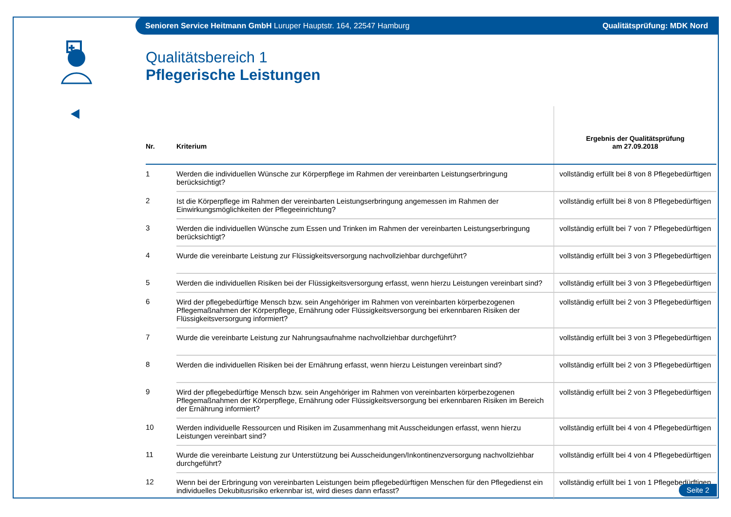Senioren Service Heitmann GmbH Luruper Hauptstr. 164, 22547 Hamburg Qualitätsprüfung: MDK Nord
Qualitätsbereich 1
Pflegerische Leistungen
| Nr. | Kriterium | Ergebnis der Qualitätsprüfung am 27.09.2018 |
| --- | --- | --- |
| 1 | Werden die individuellen Wünsche zur Körperpflege im Rahmen der vereinbarten Leistungserbringung berücksichtigt? | vollständig erfüllt bei 8 von 8 Pflegebedürftigen |
| 2 | Ist die Körperpflege im Rahmen der vereinbarten Leistungserbringung angemessen im Rahmen der Einwirkungsmöglichkeiten der Pflegeeinrichtung? | vollständig erfüllt bei 8 von 8 Pflegebedürftigen |
| 3 | Werden die individuellen Wünsche zum Essen und Trinken im Rahmen der vereinbarten Leistungserbringung berücksichtigt? | vollständig erfüllt bei 7 von 7 Pflegebedürftigen |
| 4 | Wurde die vereinbarte Leistung zur Flüssigkeitsversorgung nachvollziehbar durchgeführt? | vollständig erfüllt bei 3 von 3 Pflegebedürftigen |
| 5 | Werden die individuellen Risiken bei der Flüssigkeitsversorgung erfasst, wenn hierzu Leistungen vereinbart sind? | vollständig erfüllt bei 3 von 3 Pflegebedürftigen |
| 6 | Wird der pflegebedürftige Mensch bzw. sein Angehöriger im Rahmen von vereinbarten körperbezogenen Pflegemaßnahmen der Körperpflege, Ernährung oder Flüssigkeitsversorgung bei erkennbaren Risiken der Flüssigkeitsversorgung informiert? | vollständig erfüllt bei 2 von 3 Pflegebedürftigen |
| 7 | Wurde die vereinbarte Leistung zur Nahrungsaufnahme nachvollziehbar durchgeführt? | vollständig erfüllt bei 3 von 3 Pflegebedürftigen |
| 8 | Werden die individuellen Risiken bei der Ernährung erfasst, wenn hierzu Leistungen vereinbart sind? | vollständig erfüllt bei 2 von 3 Pflegebedürftigen |
| 9 | Wird der pflegebedürftige Mensch bzw. sein Angehöriger im Rahmen von vereinbarten körperbezogenen Pflegemaßnahmen der Körperpflege, Ernährung oder Flüssigkeitsversorgung bei erkennbaren Risiken im Bereich der Ernährung informiert? | vollständig erfüllt bei 2 von 3 Pflegebedürftigen |
| 10 | Werden individuelle Ressourcen und Risiken im Zusammenhang mit Ausscheidungen erfasst, wenn hierzu Leistungen vereinbart sind? | vollständig erfüllt bei 4 von 4 Pflegebedürftigen |
| 11 | Wurde die vereinbarte Leistung zur Unterstützung bei Ausscheidungen/Inkontinenzversorgung nachvollziehbar durchgeführt? | vollständig erfüllt bei 4 von 4 Pflegebedürftigen |
| 12 | Wenn bei der Erbringung von vereinbarten Leistungen beim pflegebedürftigen Menschen für den Pflegedienst ein individuelles Dekubitusrisiko erkennbar ist, wird dieses dann erfasst? | vollständig erfüllt bei 1 von 1 Pflegebedürftigen |
Seite 2